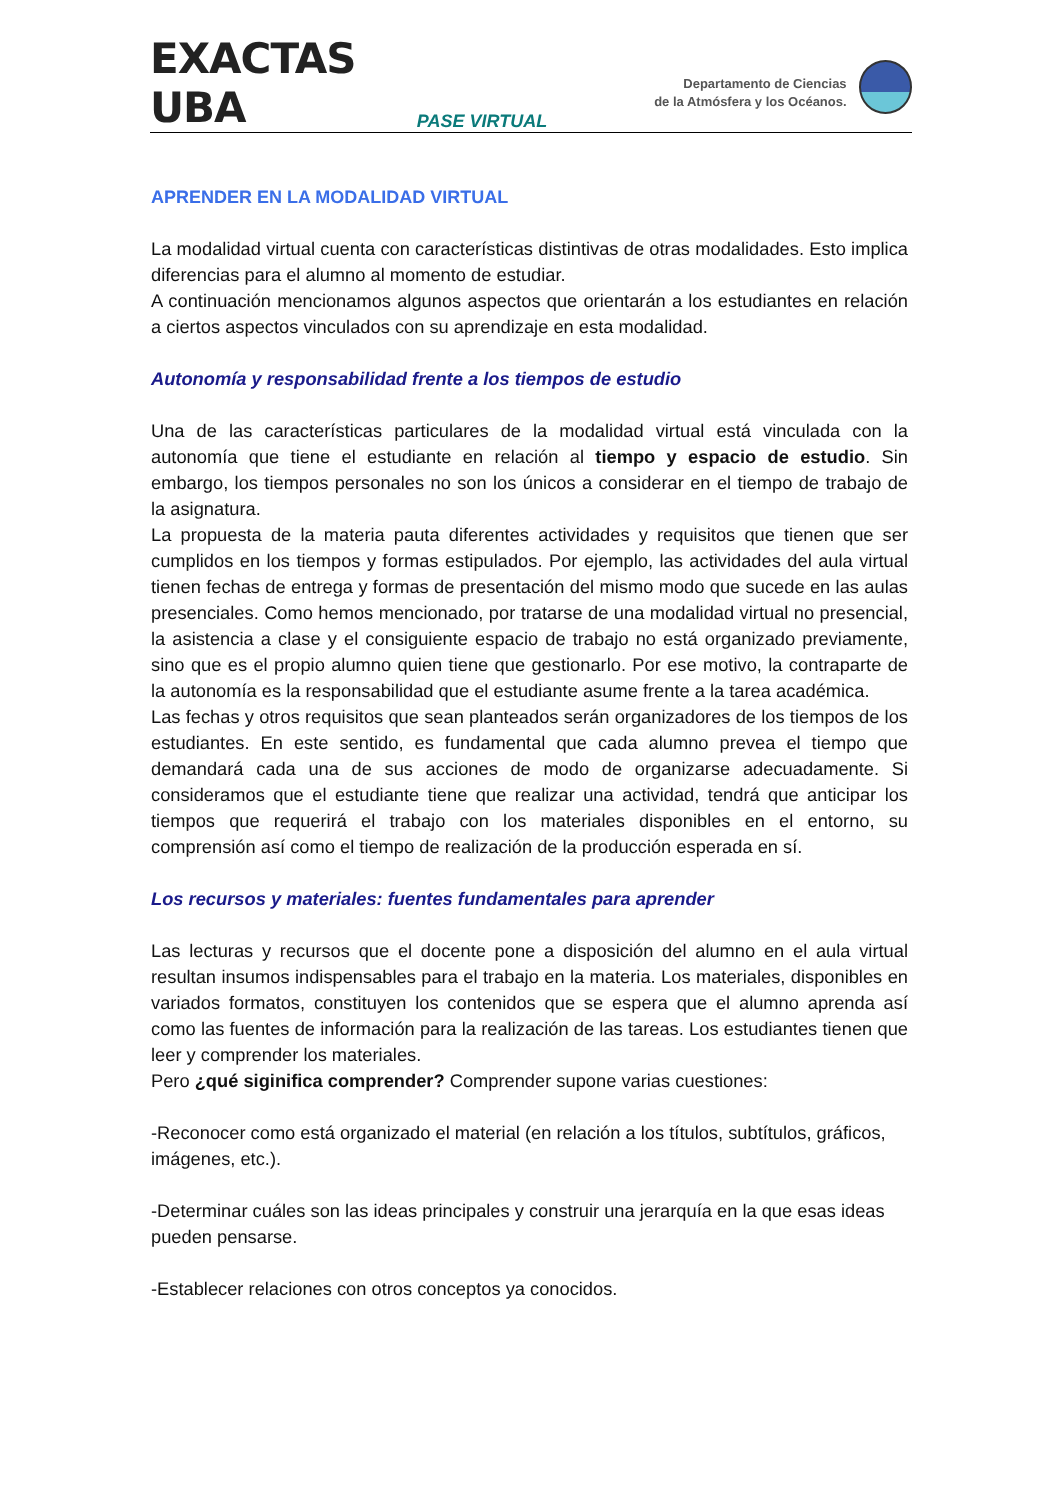EXACTAS UBA
PASE VIRTUAL
Departamento de Ciencias
de la Atmósfera y los Océanos.
APRENDER EN LA MODALIDAD VIRTUAL
La modalidad virtual cuenta con características distintivas de otras modalidades. Esto implica diferencias para el alumno al momento de estudiar.
A continuación mencionamos algunos aspectos que orientarán a los estudiantes en relación a ciertos aspectos vinculados con su aprendizaje en esta modalidad.
Autonomía y responsabilidad frente a los tiempos de estudio
Una de las características particulares de la modalidad virtual está vinculada con la autonomía que tiene el estudiante en relación al tiempo y espacio de estudio. Sin embargo, los tiempos personales no son los únicos a considerar en el tiempo de trabajo de la asignatura.
La propuesta de la materia pauta diferentes actividades y requisitos que tienen que ser cumplidos en los tiempos y formas estipulados. Por ejemplo, las actividades del aula virtual tienen fechas de entrega y formas de presentación del mismo modo que sucede en las aulas presenciales. Como hemos mencionado, por tratarse de una modalidad virtual no presencial, la asistencia a clase y el consiguiente espacio de trabajo no está organizado previamente, sino que es el propio alumno quien tiene que gestionarlo. Por ese motivo, la contraparte de la autonomía es la responsabilidad que el estudiante asume frente a la tarea académica.
Las fechas y otros requisitos que sean planteados serán organizadores de los tiempos de los estudiantes. En este sentido, es fundamental que cada alumno prevea el tiempo que demandará cada una de sus acciones de modo de organizarse adecuadamente. Si consideramos que el estudiante tiene que realizar una actividad, tendrá que anticipar los tiempos que requerirá el trabajo con los materiales disponibles en el entorno, su comprensión así como el tiempo de realización de la producción esperada en sí.
Los recursos y materiales: fuentes fundamentales para aprender
Las lecturas y recursos que el docente pone a disposición del alumno en el aula virtual resultan insumos indispensables para el trabajo en la materia. Los materiales, disponibles en variados formatos, constituyen los contenidos que se espera que el alumno aprenda así como las fuentes de información para la realización de las tareas. Los estudiantes tienen que leer y comprender los materiales.
Pero ¿qué siginifica comprender? Comprender supone varias cuestiones:
-Reconocer como está organizado el material (en relación a los títulos, subtítulos, gráficos, imágenes, etc.).
-Determinar cuáles son las ideas principales y construir una jerarquía en la que esas ideas pueden pensarse.
-Establecer relaciones con otros conceptos ya conocidos.